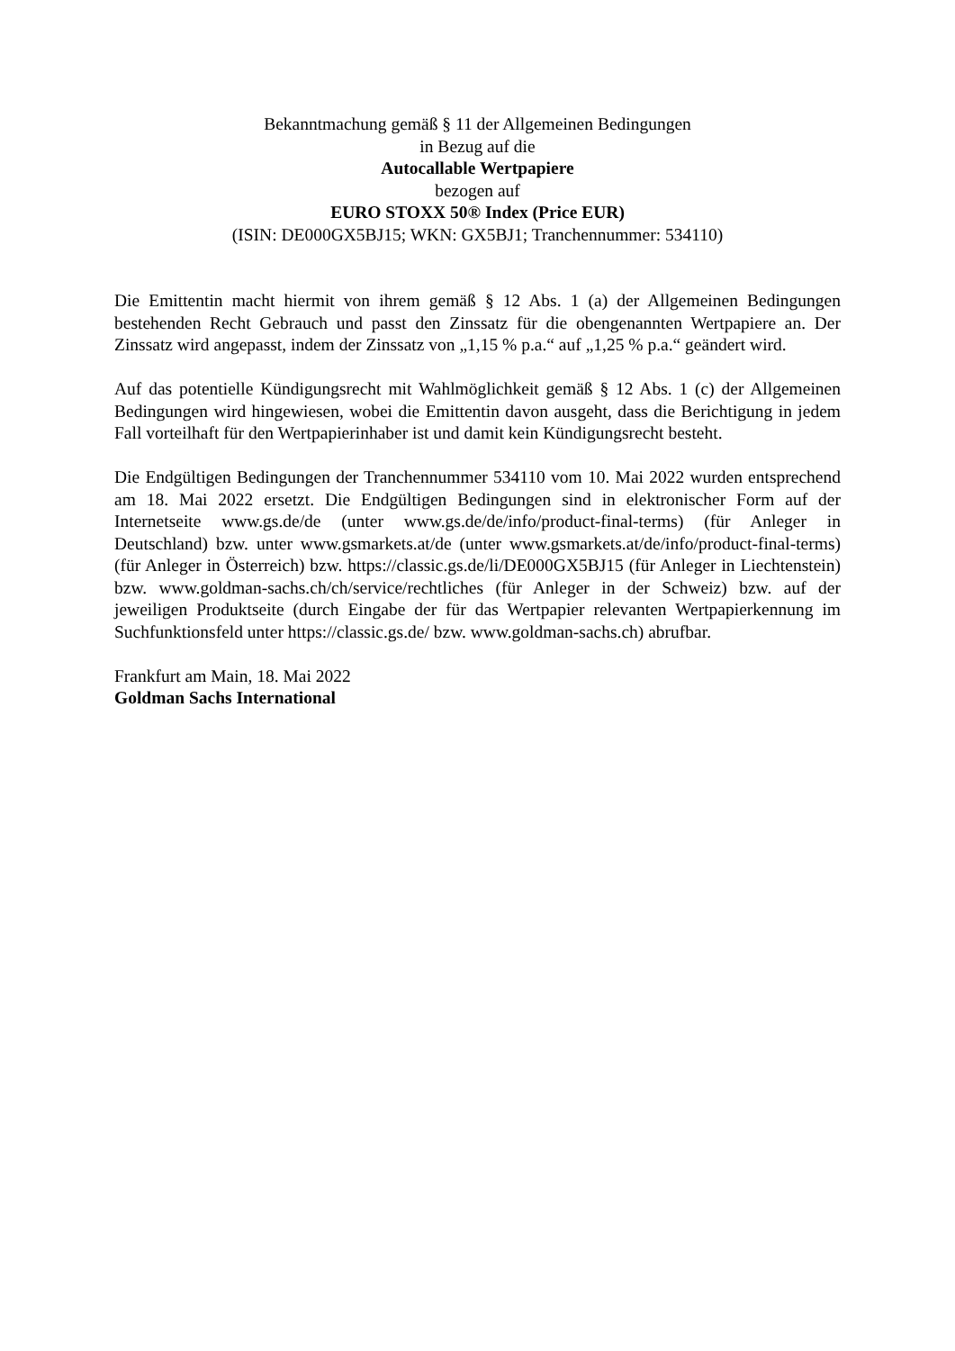Bekanntmachung gemäß § 11 der Allgemeinen Bedingungen
in Bezug auf die
Autocallable Wertpapiere
bezogen auf
EURO STOXX 50® Index (Price EUR)
(ISIN: DE000GX5BJ15; WKN: GX5BJ1; Tranchennummer: 534110)
Die Emittentin macht hiermit von ihrem gemäß § 12 Abs. 1 (a) der Allgemeinen Bedingungen bestehenden Recht Gebrauch und passt den Zinssatz für die obengenannten Wertpapiere an. Der Zinssatz wird angepasst, indem der Zinssatz von „1,15 % p.a.“ auf „1,25 % p.a.“ geändert wird.
Auf das potentielle Kündigungsrecht mit Wahlmöglichkeit gemäß § 12 Abs. 1 (c) der Allgemeinen Bedingungen wird hingewiesen, wobei die Emittentin davon ausgeht, dass die Berichtigung in jedem Fall vorteilhaft für den Wertpapierinhaber ist und damit kein Kündigungsrecht besteht.
Die Endgültigen Bedingungen der Tranchennummer 534110 vom 10. Mai 2022 wurden entsprechend am 18. Mai 2022 ersetzt. Die Endgültigen Bedingungen sind in elektronischer Form auf der Internetseite www.gs.de/de (unter www.gs.de/de/info/product-final-terms) (für Anleger in Deutschland) bzw. unter www.gsmarkets.at/de (unter www.gsmarkets.at/de/info/product-final-terms) (für Anleger in Österreich) bzw. https://classic.gs.de/li/DE000GX5BJ15 (für Anleger in Liechtenstein) bzw. www.goldman-sachs.ch/ch/service/rechtliches (für Anleger in der Schweiz) bzw. auf der jeweiligen Produktseite (durch Eingabe der für das Wertpapier relevanten Wertpapierkennung im Suchfunktionsfeld unter https://classic.gs.de/ bzw. www.goldman-sachs.ch) abrufbar.
Frankfurt am Main, 18. Mai 2022
Goldman Sachs International